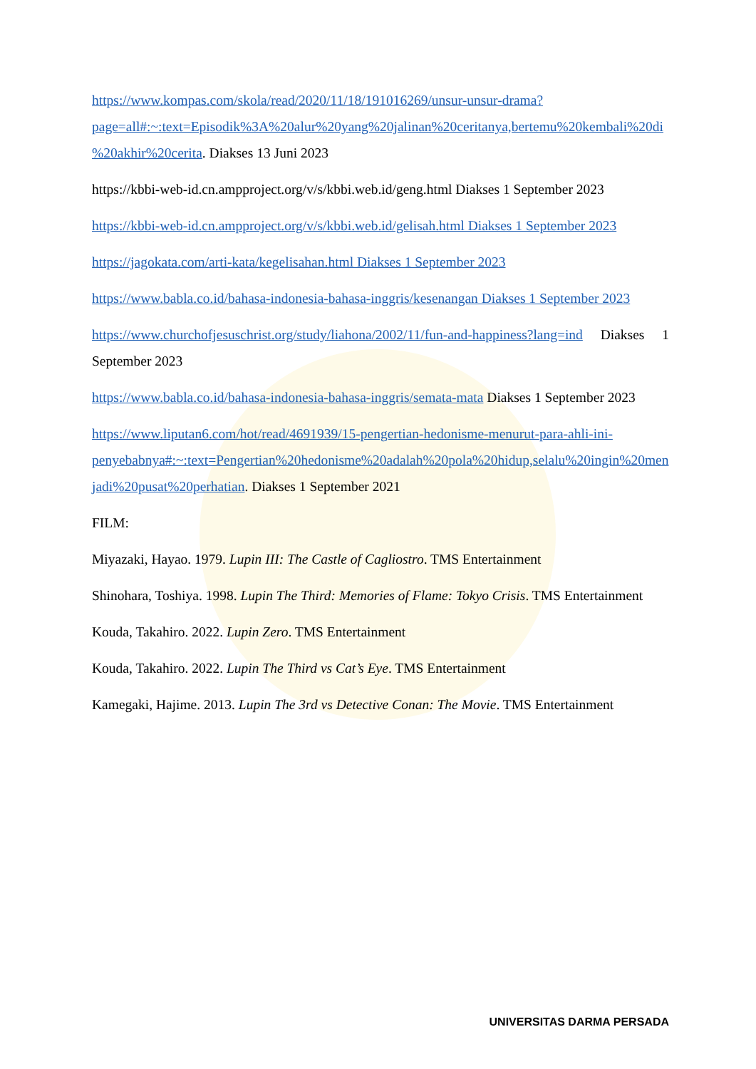https://www.kompas.com/skola/read/2020/11/18/191016269/unsur-unsur-drama?page=all#:~:text=Episodik%3A%20alur%20yang%20jalinan%20ceritanya,bertemu%20kembali%20di%20akhir%20cerita. Diakses 13 Juni 2023
https://kbbi-web-id.cn.ampproject.org/v/s/kbbi.web.id/geng.html Diakses 1 September 2023
https://kbbi-web-id.cn.ampproject.org/v/s/kbbi.web.id/gelisah.html Diakses 1 September 2023
https://jagokata.com/arti-kata/kegelisahan.html Diakses 1 September 2023
https://www.babla.co.id/bahasa-indonesia-bahasa-inggris/kesenangan Diakses 1 September 2023
https://www.churchofjesuschrist.org/study/liahona/2002/11/fun-and-happiness?lang=ind Diakses 1 September 2023
https://www.babla.co.id/bahasa-indonesia-bahasa-inggris/semata-mata Diakses 1 September 2023
https://www.liputan6.com/hot/read/4691939/15-pengertian-hedonisme-menurut-para-ahli-ini-penyebabnya#:~:text=Pengertian%20hedonisme%20adalah%20pola%20hidup,selalu%20ingin%20menjadi%20pusat%20perhatian. Diakses 1 September 2021
FILM:
Miyazaki, Hayao. 1979. Lupin III: The Castle of Cagliostro. TMS Entertainment
Shinohara, Toshiya. 1998. Lupin The Third: Memories of Flame: Tokyo Crisis. TMS Entertainment
Kouda, Takahiro. 2022. Lupin Zero. TMS Entertainment
Kouda, Takahiro. 2022. Lupin The Third vs Cat’s Eye. TMS Entertainment
Kamegaki, Hajime. 2013. Lupin The 3rd vs Detective Conan: The Movie. TMS Entertainment
UNIVERSITAS DARMA PERSADA